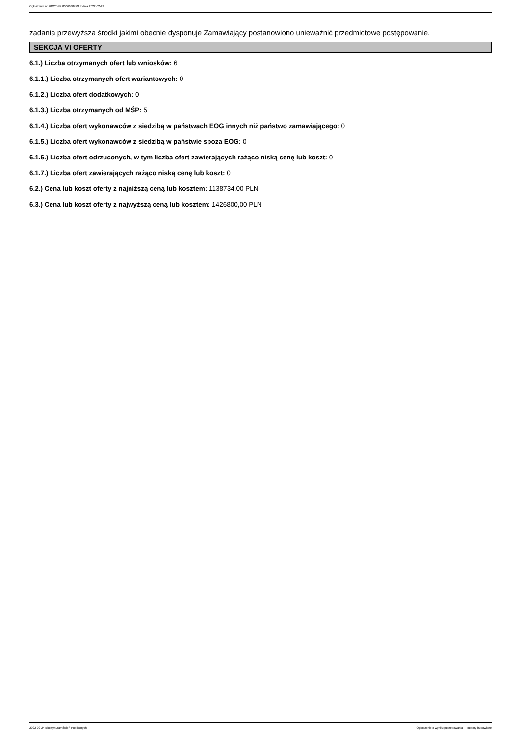Ogłoszenie nr 2022/BZP 00066807/01 z dnia 2022-02-24
zadania przewyższa środki jakimi obecnie dysponuje Zamawiający postanowiono unieważnić przedmiotowe postępowanie.
SEKCJA VI OFERTY
6.1.) Liczba otrzymanych ofert lub wniosków: 6
6.1.1.) Liczba otrzymanych ofert wariantowych: 0
6.1.2.) Liczba ofert dodatkowych: 0
6.1.3.) Liczba otrzymanych od MŚP: 5
6.1.4.) Liczba ofert wykonawców z siedzibą w państwach EOG innych niż państwo zamawiającego: 0
6.1.5.) Liczba ofert wykonawców z siedzibą w państwie spoza EOG: 0
6.1.6.) Liczba ofert odrzuconych, w tym liczba ofert zawierających rażąco niską cenę lub koszt: 0
6.1.7.) Liczba ofert zawierających rażąco niską cenę lub koszt: 0
6.2.) Cena lub koszt oferty z najniższą ceną lub kosztem: 1138734,00 PLN
6.3.) Cena lub koszt oferty z najwyższą ceną lub kosztem: 1426800,00 PLN
2022-02-24 Biuletyn Zamówień Publicznych Ogłoszenie o wyniku postępowania - - Roboty budowlane